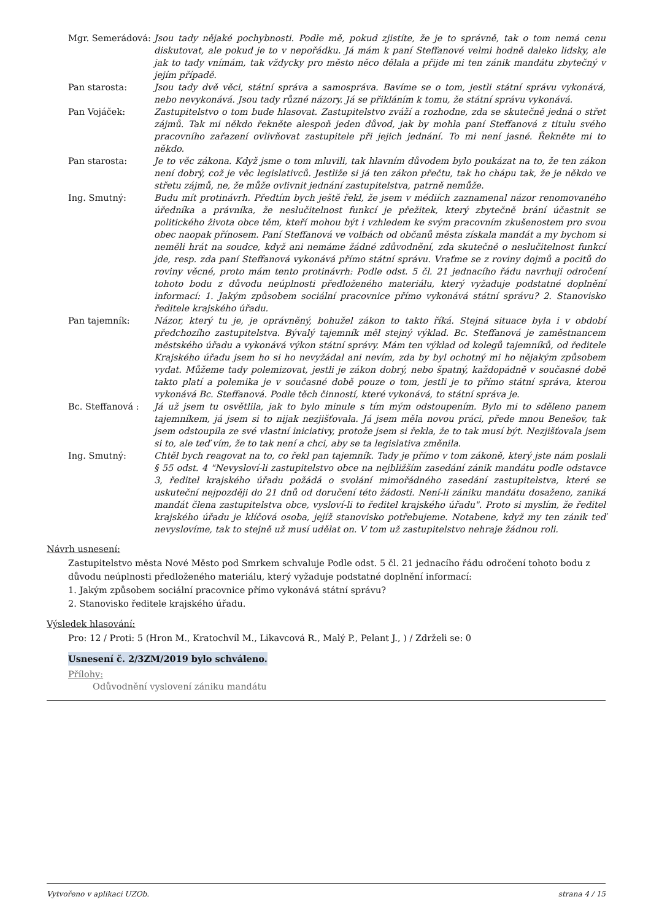Mgr. Semerádová: Jsou tady nějaké pochybnosti. Podle mě, pokud zjistíte, že je to správně, tak o tom nemá cenu diskutovat, ale pokud je to v nepořádku. Já mám k paní Steffanové velmi hodně daleko lidsky, ale jak to tady vnímám, tak vždycky pro město něco dělala a přijde mi ten zánik mandátu zbytečný v jejím případě.
Pan starosta: Jsou tady dvě věci, státní správa a samospráva. Bavíme se o tom, jestli státní správu vykonává, nebo nevykonává. Jsou tady různé názory. Já se přikláním k tomu, že státní správu vykonává.
Pan Vojáček: Zastupitelstvo o tom bude hlasovat. Zastupitelstvo zváží a rozhodne, zda se skutečně jedná o střet zájmů. Tak mi někdo řekněte alespoň jeden důvod, jak by mohla paní Steffanová z titulu svého pracovního zařazení ovlivňovat zastupitele při jejich jednání. To mi není jasné. Řekněte mi to někdo.
Pan starosta: Je to věc zákona. Když jsme o tom mluvili, tak hlavním důvodem bylo poukázat na to, že ten zákon není dobrý, což je věc legislativců. Jestliže si já ten zákon přečtu, tak ho chápu tak, že je někdo ve střetu zájmů, ne, že může ovlivnit jednání zastupitelstva, patrně nemůže.
Ing. Smutný: Budu mít protinávrh. Předtím bych ještě řekl, že jsem v médiích zaznamenal názor renomovaného úředníka a právníka, že neslučitelnost funkcí je přežitek, který zbytečně brání účastnit se politického života obce těm, kteří mohou být i vzhledem ke svým pracovním zkušenostem pro svou obec naopak přínosem. Paní Steffanová ve volbách od občanů města získala mandát a my bychom si neměli hrát na soudce, když ani nemáme žádné zdůvodnění, zda skutečně o neslučitelnost funkcí jde, resp. zda paní Steffanová vykonává přímo státní správu. Vraťme se z roviny dojmů a pocitů do roviny věcné, proto mám tento protinávrh: Podle odst. 5 čl. 21 jednacího řádu navrhuji odročení tohoto bodu z důvodu neúplnosti předloženého materiálu, který vyžaduje podstatné doplnění informací: 1. Jakým způsobem sociální pracovnice přímo vykonává státní správu? 2. Stanovisko ředitele krajského úřadu.
Pan tajemník: Názor, který tu je, je oprávněný, bohužel zákon to takto říká. Stejná situace byla i v období předchozího zastupitelstva. Bývalý tajemník měl stejný výklad. Bc. Steffanová je zaměstnancem městského úřadu a vykonává výkon státní správy. Mám ten výklad od kolegů tajemníků, od ředitele Krajského úřadu jsem ho si ho nevyžádal ani nevím, zda by byl ochotný mi ho nějakým způsobem vydat. Můžeme tady polemizovat, jestli je zákon dobrý, nebo špatný, každopádně v současné době takto platí a polemika je v současné době pouze o tom, jestli je to přímo státní správa, kterou vykonává Bc. Steffanová. Podle těch činností, které vykonává, to státní správa je.
Bc. Steffanová : Já už jsem tu osvětlila, jak to bylo minule s tím mým odstoupením. Bylo mi to sděleno panem tajemníkem, já jsem si to nijak nezjišťovala. Já jsem měla novou práci, přede mnou Benešov, tak jsem odstoupila ze své vlastní iniciativy, protože jsem si řekla, že to tak musí být. Nezjišťovala jsem si to, ale teď vím, že to tak není a chci, aby se ta legislativa změnila.
Ing. Smutný: Chtěl bych reagovat na to, co řekl pan tajemník. Tady je přímo v tom zákoně, který jste nám poslali § 55 odst. 4 "Nevysloví-li zastupitelstvo obce na nejbližším zasedání zánik mandátu podle odstavce 3, ředitel krajského úřadu požádá o svolání mimořádného zasedání zastupitelstva, které se uskuteční nejpozději do 21 dnů od doručení této žádosti. Není-li zániku mandátu dosaženo, zaniká mandát člena zastupitelstva obce, vysloví-li to ředitel krajského úřadu". Proto si myslím, že ředitel krajského úřadu je klíčová osoba, jejíž stanovisko potřebujeme. Notabene, když my ten zánik teď nevyslovíme, tak to stejně už musí udělat on. V tom už zastupitelstvo nehraje žádnou roli.
Návrh usnesení:
Zastupitelstvo města Nové Město pod Smrkem schvaluje Podle odst. 5 čl. 21 jednacího řádu odročení tohoto bodu z důvodu neúplnosti předloženého materiálu, který vyžaduje podstatné doplnění informací:
1. Jakým způsobem sociální pracovnice přímo vykonává státní správu?
2. Stanovisko ředitele krajského úřadu.
Výsledek hlasování:
Pro: 12 / Proti: 5 (Hron M., Kratochvíl M., Likavcová R., Malý P., Pelant J., ) / Zdrželi se: 0
Usnesení č. 2/3ZM/2019 bylo schváleno.
Přílohy:
Odůvodnění vyslovení zániku mandátu
Vytvořeno v aplikaci UZOb. strana 4 / 15